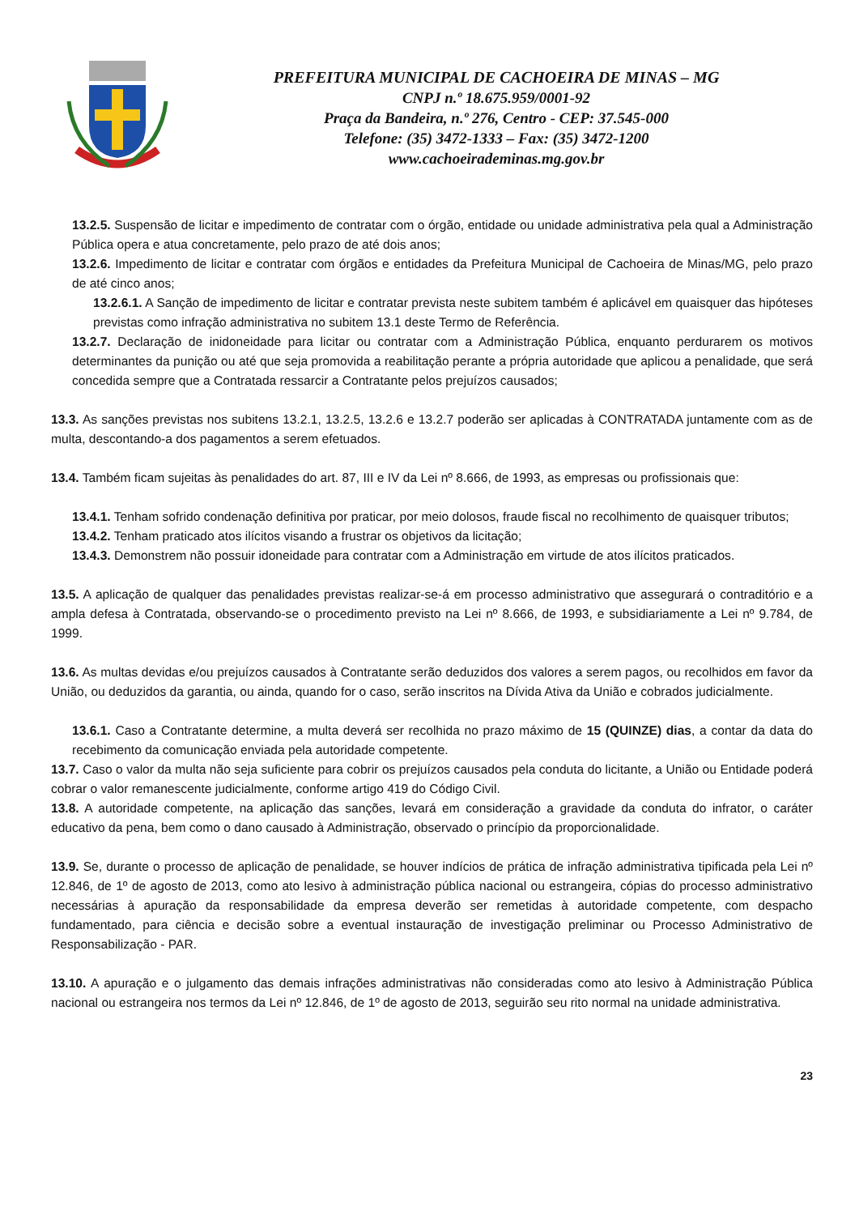PREFEITURA MUNICIPAL DE CACHOEIRA DE MINAS – MG
CNPJ n.º 18.675.959/0001-92
Praça da Bandeira, n.º 276, Centro - CEP: 37.545-000
Telefone: (35) 3472-1333 – Fax: (35) 3472-1200
www.cachoeirademinas.mg.gov.br
13.2.5. Suspensão de licitar e impedimento de contratar com o órgão, entidade ou unidade administrativa pela qual a Administração Pública opera e atua concretamente, pelo prazo de até dois anos;
13.2.6. Impedimento de licitar e contratar com órgãos e entidades da Prefeitura Municipal de Cachoeira de Minas/MG, pelo prazo de até cinco anos;
13.2.6.1. A Sanção de impedimento de licitar e contratar prevista neste subitem também é aplicável em quaisquer das hipóteses previstas como infração administrativa no subitem 13.1 deste Termo de Referência.
13.2.7. Declaração de inidoneidade para licitar ou contratar com a Administração Pública, enquanto perdurarem os motivos determinantes da punição ou até que seja promovida a reabilitação perante a própria autoridade que aplicou a penalidade, que será concedida sempre que a Contratada ressarcir a Contratante pelos prejuízos causados;
13.3. As sanções previstas nos subitens 13.2.1, 13.2.5, 13.2.6 e 13.2.7 poderão ser aplicadas à CONTRATADA juntamente com as de multa, descontando-a dos pagamentos a serem efetuados.
13.4. Também ficam sujeitas às penalidades do art. 87, III e IV da Lei nº 8.666, de 1993, as empresas ou profissionais que:
13.4.1. Tenham sofrido condenação definitiva por praticar, por meio dolosos, fraude fiscal no recolhimento de quaisquer tributos;
13.4.2. Tenham praticado atos ilícitos visando a frustrar os objetivos da licitação;
13.4.3. Demonstrem não possuir idoneidade para contratar com a Administração em virtude de atos ilícitos praticados.
13.5. A aplicação de qualquer das penalidades previstas realizar-se-á em processo administrativo que assegurará o contraditório e a ampla defesa à Contratada, observando-se o procedimento previsto na Lei nº 8.666, de 1993, e subsidiariamente a Lei nº 9.784, de 1999.
13.6. As multas devidas e/ou prejuízos causados à Contratante serão deduzidos dos valores a serem pagos, ou recolhidos em favor da União, ou deduzidos da garantia, ou ainda, quando for o caso, serão inscritos na Dívida Ativa da União e cobrados judicialmente.
13.6.1. Caso a Contratante determine, a multa deverá ser recolhida no prazo máximo de 15 (QUINZE) dias, a contar da data do recebimento da comunicação enviada pela autoridade competente.
13.7. Caso o valor da multa não seja suficiente para cobrir os prejuízos causados pela conduta do licitante, a União ou Entidade poderá cobrar o valor remanescente judicialmente, conforme artigo 419 do Código Civil.
13.8. A autoridade competente, na aplicação das sanções, levará em consideração a gravidade da conduta do infrator, o caráter educativo da pena, bem como o dano causado à Administração, observado o princípio da proporcionalidade.
13.9. Se, durante o processo de aplicação de penalidade, se houver indícios de prática de infração administrativa tipificada pela Lei nº 12.846, de 1º de agosto de 2013, como ato lesivo à administração pública nacional ou estrangeira, cópias do processo administrativo necessárias à apuração da responsabilidade da empresa deverão ser remetidas à autoridade competente, com despacho fundamentado, para ciência e decisão sobre a eventual instauração de investigação preliminar ou Processo Administrativo de Responsabilização - PAR.
13.10. A apuração e o julgamento das demais infrações administrativas não consideradas como ato lesivo à Administração Pública nacional ou estrangeira nos termos da Lei nº 12.846, de 1º de agosto de 2013, seguirão seu rito normal na unidade administrativa.
23